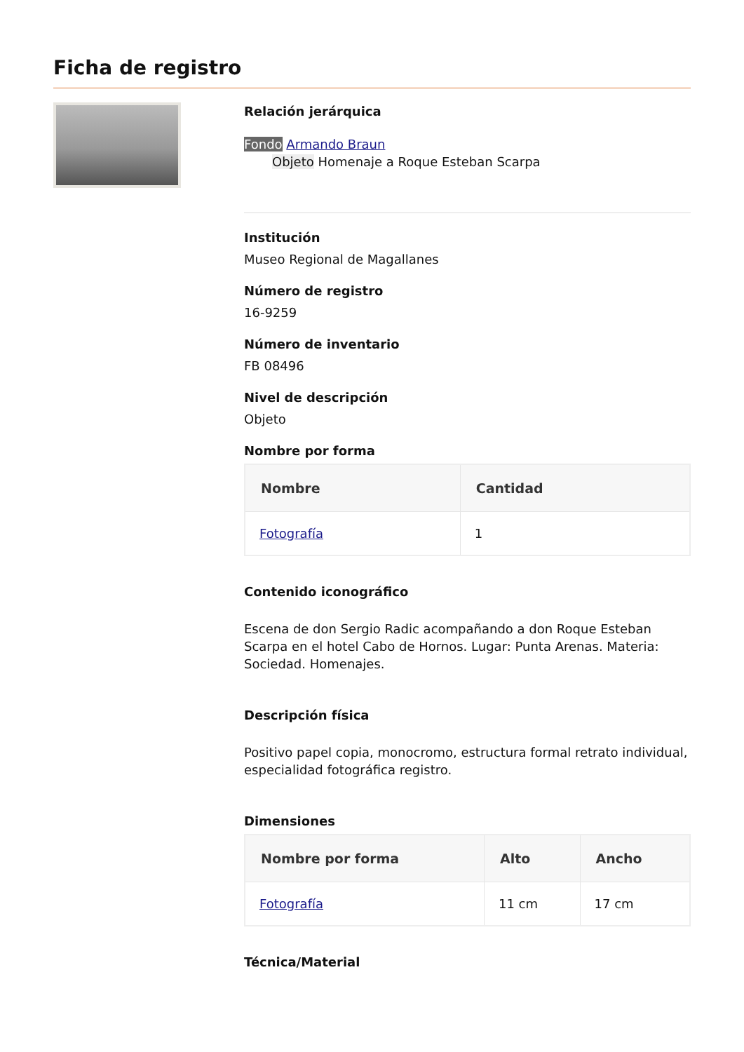Ficha de registro
Relación jerárquica
Fondo Armando Braun
Objeto Homenaje a Roque Esteban Scarpa
Institución
Museo Regional de Magallanes
Número de registro
16-9259
Número de inventario
FB 08496
Nivel de descripción
Objeto
Nombre por forma
| Nombre | Cantidad |
| --- | --- |
| Fotografía | 1 |
Contenido iconográfico
Escena de don Sergio Radic acompañando a don Roque Esteban Scarpa en el hotel Cabo de Hornos. Lugar: Punta Arenas. Materia: Sociedad. Homenajes.
Descripción física
Positivo papel copia, monocromo, estructura formal retrato individual, especialidad fotográfica registro.
Dimensiones
| Nombre por forma | Alto | Ancho |
| --- | --- | --- |
| Fotografía | 11 cm | 17 cm |
Técnica/Material